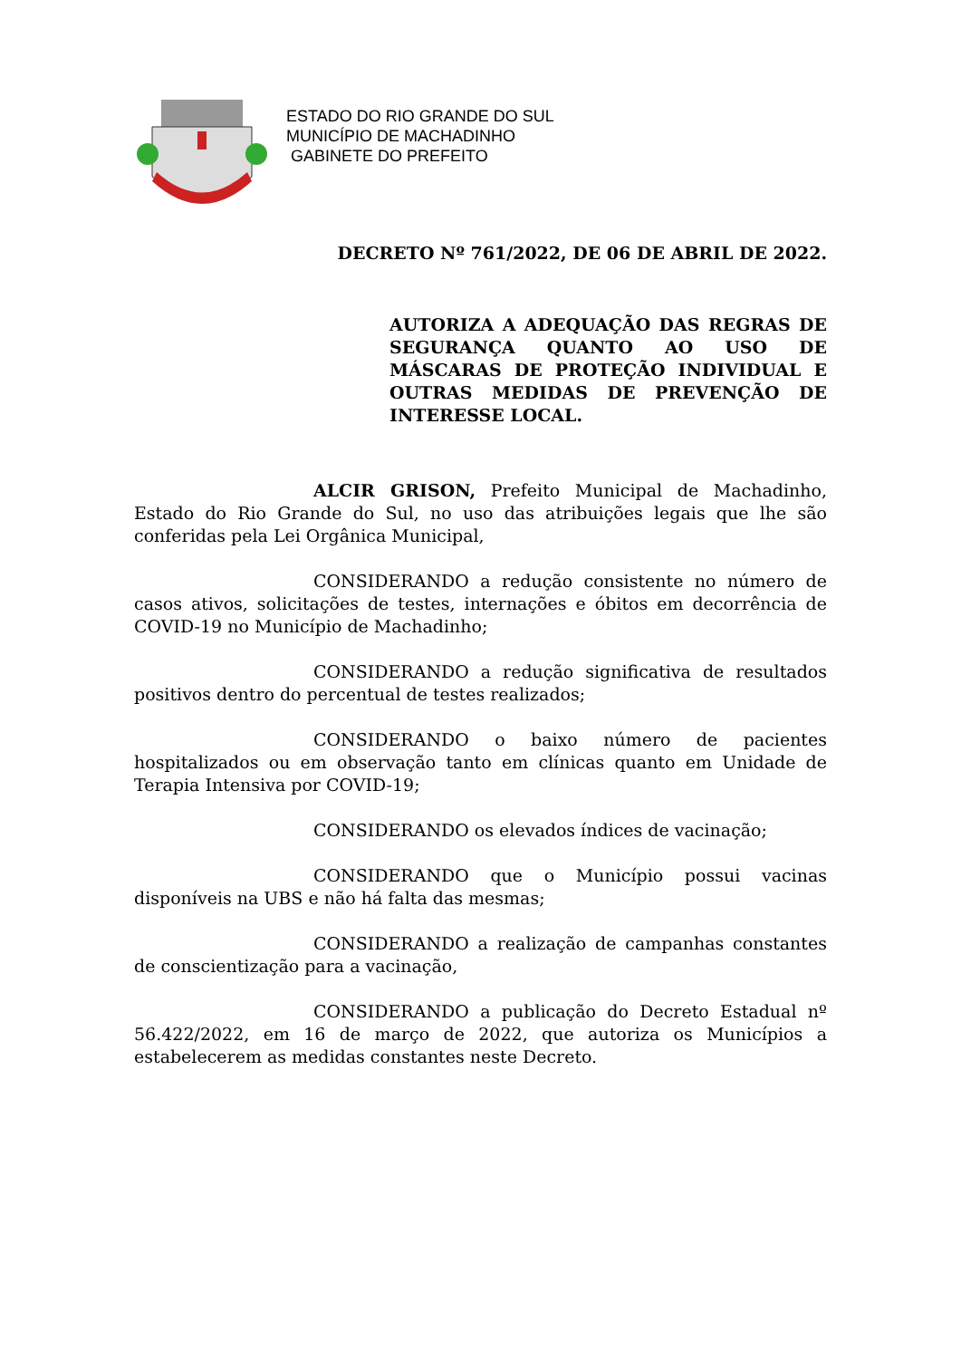ESTADO DO RIO GRANDE DO SUL
MUNICÍPIO DE MACHADINHO
GABINETE DO PREFEITO
DECRETO Nº 761/2022, DE 06 DE ABRIL DE 2022.
AUTORIZA A ADEQUAÇÃO DAS REGRAS DE SEGURANÇA QUANTO AO USO DE MÁSCARAS DE PROTEÇÃO INDIVIDUAL E OUTRAS MEDIDAS DE PREVENÇÃO DE INTERESSE LOCAL.
ALCIR GRISON, Prefeito Municipal de Machadinho, Estado do Rio Grande do Sul, no uso das atribuições legais que lhe são conferidas pela Lei Orgânica Municipal,
CONSIDERANDO a redução consistente no número de casos ativos, solicitações de testes, internações e óbitos em decorrência de COVID-19 no Município de Machadinho;
CONSIDERANDO a redução significativa de resultados positivos dentro do percentual de testes realizados;
CONSIDERANDO o baixo número de pacientes hospitalizados ou em observação tanto em clínicas quanto em Unidade de Terapia Intensiva por COVID-19;
CONSIDERANDO os elevados índices de vacinação;
CONSIDERANDO que o Município possui vacinas disponíveis na UBS e não há falta das mesmas;
CONSIDERANDO a realização de campanhas constantes de conscientização para a vacinação,
CONSIDERANDO a publicação do Decreto Estadual nº 56.422/2022, em 16 de março de 2022, que autoriza os Municípios a estabelecerem as medidas constantes neste Decreto.